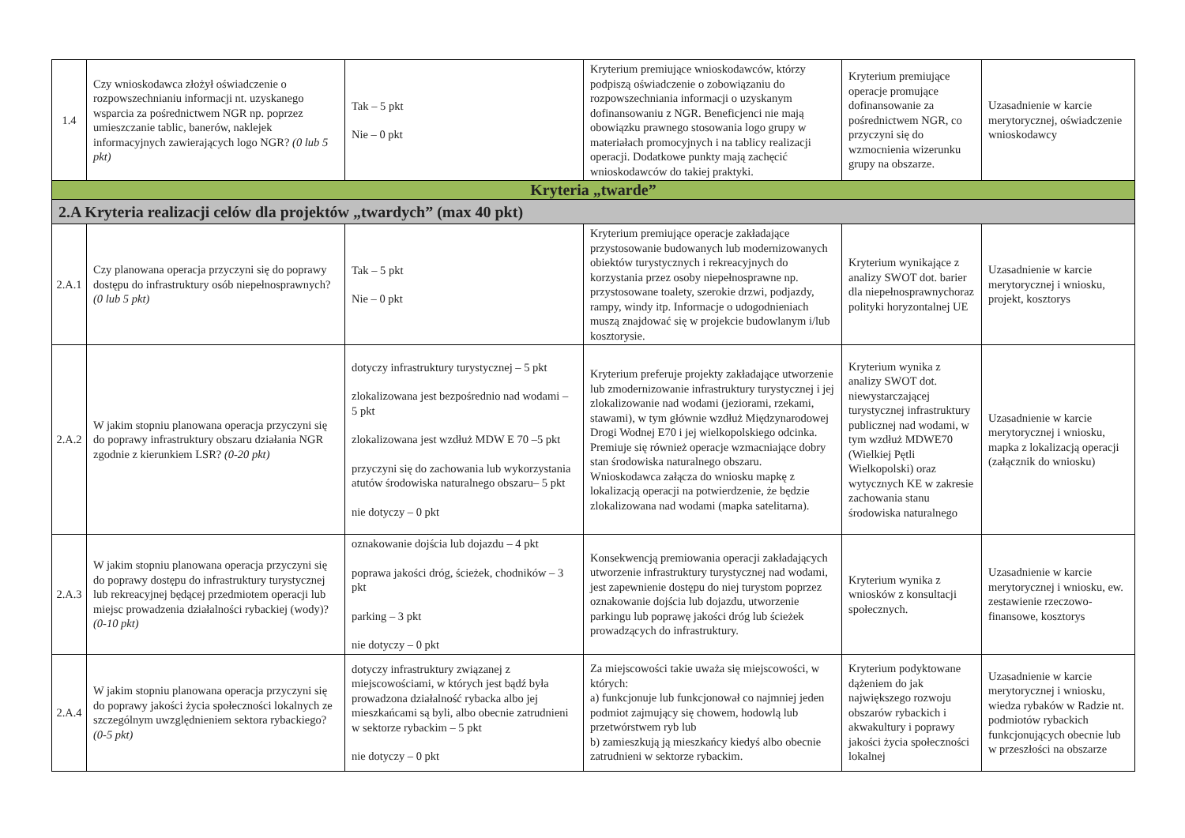| 1.4 | Czy wnioskodawca złożył oświadczenie o rozpowszechnianiu informacji nt. uzyskanego wsparcia za pośrednictwem NGR np. poprzez umieszczanie tablic, banerów, naklejek informacyjnych zawierających logo NGR? (0 lub 5 pkt) | Tak – 5 pkt Nie – 0 pkt | Kryterium premiujące wnioskodawców, którzy podpiszą oświadczenie o zobowiązaniu do rozpowszechniania informacji o uzyskanym dofinansowaniu z NGR. Beneficjenci nie mają obowiązku prawnego stosowania logo grupy w materiałach promocyjnych i na tablicy realizacji operacji. Dodatkowe punkty mają zachęcić wnioskodawców do takiej praktyki. | Kryterium premiujące operacje promujące dofinansowanie za pośrednictwem NGR, co przyczyni się do wzmocnienia wizerunku grupy na obszarze. | Uzasadnienie w karcie merytorycznej, oświadczenie wnioskodawcy |
| Kryteria „twarde” | | | | | |
| 2.A Kryteria realizacji celów dla projektów „twardych” (max 40 pkt) | | | | | |
| 2.A.1 | Czy planowana operacja przyczyni się do poprawy dostępu do infrastruktury osób niepełnosprawnych? (0 lub 5 pkt) | Tak – 5 pkt Nie – 0 pkt | Kryterium premiujące operacje zakładające przystosowanie budowanych lub modernizowanych obiektów turystycznych i rekreacyjnych do korzystania przez osoby niepełnosprawne np. przystosowane toalety, szerokie drzwi, podjazdy, rampy, windy itp. Informacje o udogodnieniach muszą znajdować się w projekcie budowlanym i/lub kosztorysie. | Kryterium wynikające z analizy SWOT dot. barier dla niepełnosprawnychoraz polityki horyzontalnej UE | Uzasadnienie w karcie merytorycznej i wniosku, projekt, kosztorys |
| 2.A.2 | W jakim stopniu planowana operacja przyczyni się do poprawy infrastruktury obszaru działania NGR zgodnie z kierunkiem LSR? (0-20 pkt) | dotyczy infrastruktury turystycznej – 5 pkt zlokalizowana jest bezpośrednio nad wodami – 5 pkt zlokalizowana jest wzdłuż MDW E 70 –5 pkt przyczyni się do zachowania lub wykorzystania atutów środowiska naturalnego obszaru– 5 pkt nie dotyczy – 0 pkt | Kryterium preferuje projekty zakładające utworzenie lub zmodernizowanie infrastruktury turystycznej i jej zlokalizowanie nad wodami (jeziorami, rzekami, stawami), w tym głównie wzdłuż Międzynarodowej Drogi Wodnej E70 i jej wielkopolskiego odcinka. Premiuje się również operacje wzmacniające dobry stan środowiska naturalnego obszaru. Wnioskodawca załącza do wniosku mapkę z lokalizacją operacji na potwierdzenie, że będzie zlokalizowana nad wodami (mapka satelitarna). | Kryterium wynika z analizy SWOT dot. niewystarczającej turystycznej infrastruktury publicznej nad wodami, w tym wzdłuż MDWE70 (Wielkiej Pętli Wielkopolski) oraz wytycznych KE w zakresie zachowania stanu środowiska naturalnego | Uzasadnienie w karcie merytorycznej i wniosku, mapka z lokalizacją operacji (załącznik do wniosku) |
| 2.A.3 | W jakim stopniu planowana operacja przyczyni się do poprawy dostępu do infrastruktury turystycznej lub rekreacyjnej będącej przedmiotem operacji lub miejsc prowadzenia działalności rybackiej (wody)? (0-10 pkt) | oznakowanie dojścia lub dojazdu – 4 pkt poprawa jakości dróg, ścieżek, chodników – 3 pkt parking – 3 pkt nie dotyczy – 0 pkt | Konsekwencją premiowania operacji zakładających utworzenie infrastruktury turystycznej nad wodami, jest zapewnienie dostępu do niej turystom poprzez oznakowanie dojścia lub dojazdu, utworzenie parkingu lub poprawę jakości dróg lub ścieżek prowadzących do infrastruktury. | Kryterium wynika z wniosków z konsultacji społecznych. | Uzasadnienie w karcie merytorycznej i wniosku, ew. zestawienie rzeczowo-finansowe, kosztorys |
| 2.A.4 | W jakim stopniu planowana operacja przyczyni się do poprawy jakości życia społeczności lokalnych ze szczególnym uwzględnieniem sektora rybackiego? (0-5 pkt) | dotyczy infrastruktury związanej z miejscowościami, w których jest bądź była prowadzona działalność rybacka albo jej mieszkańcami są byli, albo obecnie zatrudnieni w sektorze rybackim – 5 pkt nie dotyczy – 0 pkt | Za miejscowości takie uważa się miejscowości, w których: a) funkcjonuje lub funkcjonował co najmniej jeden podmiot zajmujący się chowem, hodowlą lub przetwórstwem ryb lub b) zamieszkują ją mieszkańcy kiedyś albo obecnie zatrudnieni w sektorze rybackim. | Kryterium podyktowane dążeniem do jak największego rozwoju obszarów rybackich i akwakultury i poprawy jakości życia społeczności lokalnej | Uzasadnienie w karcie merytorycznej i wniosku, wiedza rybaków w Radzie nt. podmiotów rybackich funkcjonujących obecnie lub w przeszłości na obszarze |